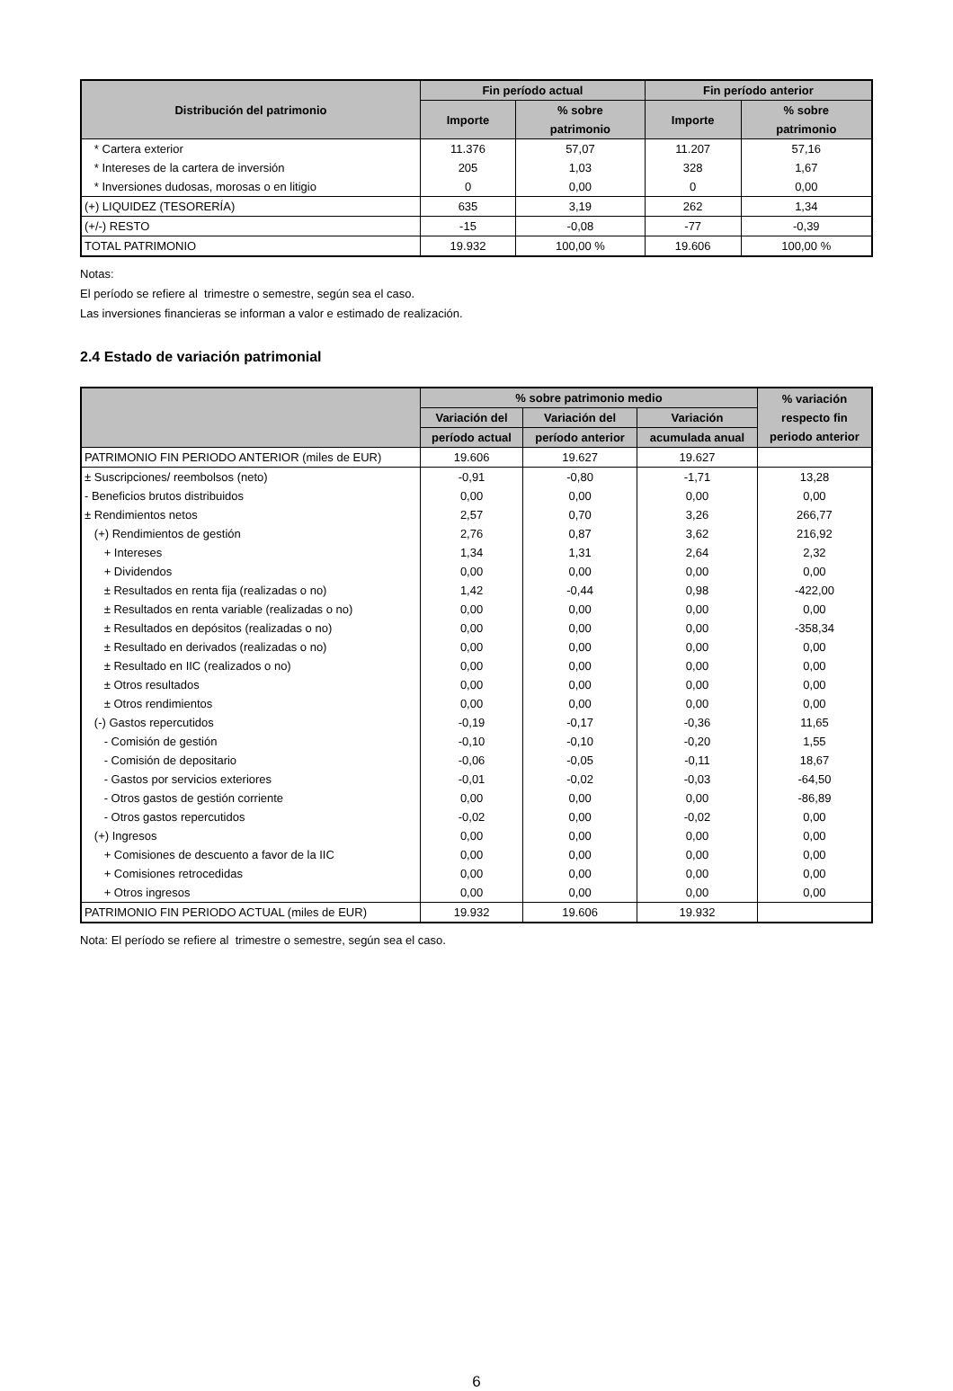| Distribución del patrimonio | Fin período actual | | Fin período anterior | |
| --- | --- | --- | --- | --- |
| | Importe | % sobre patrimonio | Importe | % sobre patrimonio |
| * Cartera exterior | 11.376 | 57,07 | 11.207 | 57,16 |
| * Intereses de la cartera de inversión | 205 | 1,03 | 328 | 1,67 |
| * Inversiones dudosas, morosas o en litigio | 0 | 0,00 | 0 | 0,00 |
| (+) LIQUIDEZ (TESORERÍA) | 635 | 3,19 | 262 | 1,34 |
| (+/-) RESTO | -15 | -0,08 | -77 | -0,39 |
| TOTAL PATRIMONIO | 19.932 | 100,00 % | 19.606 | 100,00 % |
Notas:
El período se refiere al trimestre o semestre, según sea el caso.
Las inversiones financieras se informan a valor e estimado de realización.
2.4 Estado de variación patrimonial
| | % sobre patrimonio medio | | | % variación respecto fin periodo anterior |
| --- | --- | --- | --- | --- |
| | Variación del | Variación del | Variación | |
| | período actual | período anterior | acumulada anual | |
| PATRIMONIO FIN PERIODO ANTERIOR (miles de EUR) | 19.606 | 19.627 | 19.627 | |
| ± Suscripciones/ reembolsos (neto) | -0,91 | -0,80 | -1,71 | 13,28 |
| - Beneficios brutos distribuidos | 0,00 | 0,00 | 0,00 | 0,00 |
| ± Rendimientos netos | 2,57 | 0,70 | 3,26 | 266,77 |
| (+) Rendimientos de gestión | 2,76 | 0,87 | 3,62 | 216,92 |
| + Intereses | 1,34 | 1,31 | 2,64 | 2,32 |
| + Dividendos | 0,00 | 0,00 | 0,00 | 0,00 |
| ± Resultados en renta fija (realizadas o no) | 1,42 | -0,44 | 0,98 | -422,00 |
| ± Resultados en renta variable (realizadas o no) | 0,00 | 0,00 | 0,00 | 0,00 |
| ± Resultados en depósitos (realizadas o no) | 0,00 | 0,00 | 0,00 | -358,34 |
| ± Resultado en derivados (realizadas o no) | 0,00 | 0,00 | 0,00 | 0,00 |
| ± Resultado en IIC (realizados o no) | 0,00 | 0,00 | 0,00 | 0,00 |
| ± Otros resultados | 0,00 | 0,00 | 0,00 | 0,00 |
| ± Otros rendimientos | 0,00 | 0,00 | 0,00 | 0,00 |
| (-) Gastos repercutidos | -0,19 | -0,17 | -0,36 | 11,65 |
| - Comisión de gestión | -0,10 | -0,10 | -0,20 | 1,55 |
| - Comisión de depositario | -0,06 | -0,05 | -0,11 | 18,67 |
| - Gastos por servicios exteriores | -0,01 | -0,02 | -0,03 | -64,50 |
| - Otros gastos de gestión corriente | 0,00 | 0,00 | 0,00 | -86,89 |
| - Otros gastos repercutidos | -0,02 | 0,00 | -0,02 | 0,00 |
| (+) Ingresos | 0,00 | 0,00 | 0,00 | 0,00 |
| + Comisiones de descuento a favor de la IIC | 0,00 | 0,00 | 0,00 | 0,00 |
| + Comisiones retrocedidas | 0,00 | 0,00 | 0,00 | 0,00 |
| + Otros ingresos | 0,00 | 0,00 | 0,00 | 0,00 |
| PATRIMONIO FIN PERIODO ACTUAL (miles de EUR) | 19.932 | 19.606 | 19.932 | |
Nota: El período se refiere al trimestre o semestre, según sea el caso.
6